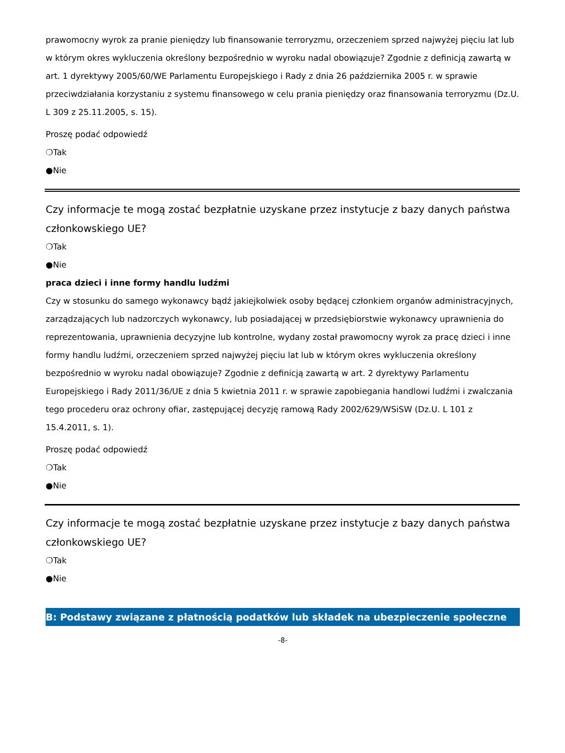prawomocny wyrok za pranie pieniędzy lub finansowanie terroryzmu, orzeczeniem sprzed najwyżej pięciu lat lub w którym okres wykluczenia określony bezpośrednio w wyroku nadal obowiązuje? Zgodnie z definicją zawartą w art. 1 dyrektywy 2005/60/WE Parlamentu Europejskiego i Rady z dnia 26 października 2005 r. w sprawie przeciwdziałania korzystaniu z systemu finansowego w celu prania pieniędzy oraz finansowania terroryzmu (Dz.U. L 309 z 25.11.2005, s. 15).
Proszę podać odpowiedź
❍Tak
●Nie
Czy informacje te mogą zostać bezpłatnie uzyskane przez instytucje z bazy danych państwa członkowskiego UE?
❍Tak
●Nie
praca dzieci i inne formy handlu ludźmi
Czy w stosunku do samego wykonawcy bądź jakiejkolwiek osoby będącej członkiem organów administracyjnych, zarządzających lub nadzorczych wykonawcy, lub posiadającej w przedsiębiorstwie wykonawcy uprawnienia do reprezentowania, uprawnienia decyzyjne lub kontrolne, wydany został prawomocny wyrok za pracę dzieci i inne formy handlu ludźmi, orzeczeniem sprzed najwyżej pięciu lat lub w którym okres wykluczenia określony bezpośrednio w wyroku nadal obowiązuje? Zgodnie z definicją zawartą w art. 2 dyrektywy Parlamentu Europejskiego i Rady 2011/36/UE z dnia 5 kwietnia 2011 r. w sprawie zapobiegania handlowi ludźmi i zwalczania tego procederu oraz ochrony ofiar, zastępującej decyzję ramową Rady 2002/629/WSiSW (Dz.U. L 101 z 15.4.2011, s. 1).
Proszę podać odpowiedź
❍Tak
●Nie
Czy informacje te mogą zostać bezpłatnie uzyskane przez instytucje z bazy danych państwa członkowskiego UE?
❍Tak
●Nie
B: Podstawy związane z płatnością podatków lub składek na ubezpieczenie społeczne
-8-